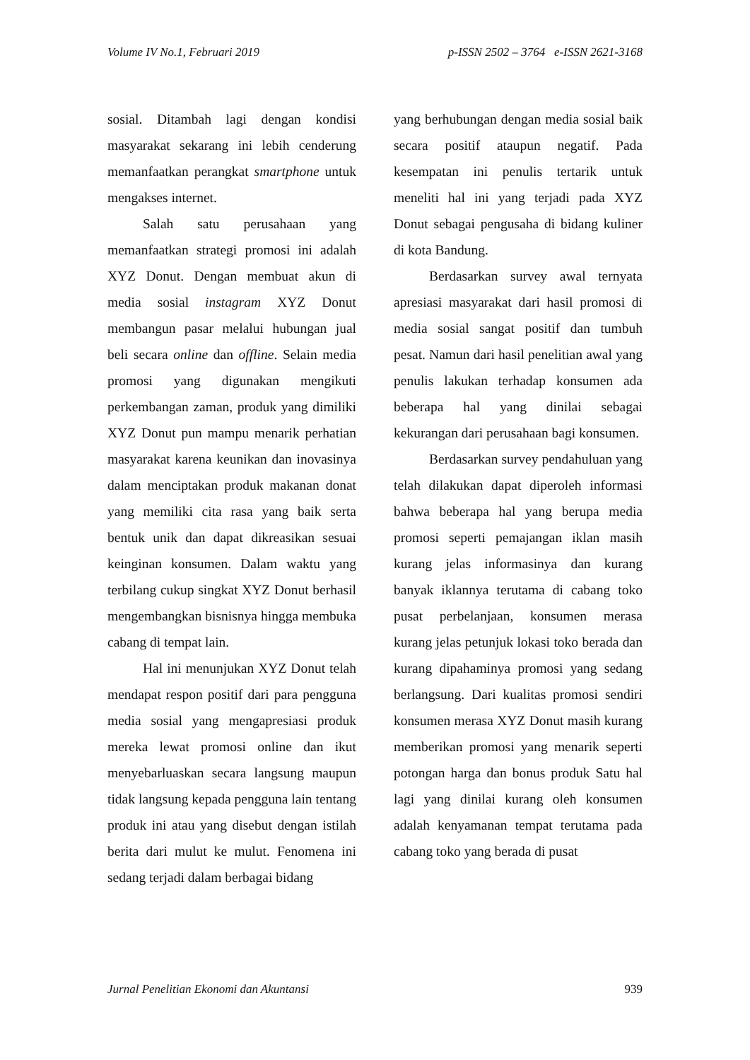Volume IV No.1, Februari 2019 p-ISSN 2502 – 3764 e-ISSN 2621-3168
sosial. Ditambah lagi dengan kondisi masyarakat sekarang ini lebih cenderung memanfaatkan perangkat smartphone untuk mengakses internet.
Salah satu perusahaan yang memanfaatkan strategi promosi ini adalah XYZ Donut. Dengan membuat akun di media sosial instagram XYZ Donut membangun pasar melalui hubungan jual beli secara online dan offline. Selain media promosi yang digunakan mengikuti perkembangan zaman, produk yang dimiliki XYZ Donut pun mampu menarik perhatian masyarakat karena keunikan dan inovasinya dalam menciptakan produk makanan donat yang memiliki cita rasa yang baik serta bentuk unik dan dapat dikreasikan sesuai keinginan konsumen. Dalam waktu yang terbilang cukup singkat XYZ Donut berhasil mengembangkan bisnisnya hingga membuka cabang di tempat lain.
Hal ini menunjukan XYZ Donut telah mendapat respon positif dari para pengguna media sosial yang mengapresiasi produk mereka lewat promosi online dan ikut menyebarluaskan secara langsung maupun tidak langsung kepada pengguna lain tentang produk ini atau yang disebut dengan istilah berita dari mulut ke mulut. Fenomena ini sedang terjadi dalam berbagai bidang
yang berhubungan dengan media sosial baik secara positif ataupun negatif. Pada kesempatan ini penulis tertarik untuk meneliti hal ini yang terjadi pada XYZ Donut sebagai pengusaha di bidang kuliner di kota Bandung.
Berdasarkan survey awal ternyata apresiasi masyarakat dari hasil promosi di media sosial sangat positif dan tumbuh pesat. Namun dari hasil penelitian awal yang penulis lakukan terhadap konsumen ada beberapa hal yang dinilai sebagai kekurangan dari perusahaan bagi konsumen.
Berdasarkan survey pendahuluan yang telah dilakukan dapat diperoleh informasi bahwa beberapa hal yang berupa media promosi seperti pemajangan iklan masih kurang jelas informasinya dan kurang banyak iklannya terutama di cabang toko pusat perbelanjaan, konsumen merasa kurang jelas petunjuk lokasi toko berada dan kurang dipahaminya promosi yang sedang berlangsung. Dari kualitas promosi sendiri konsumen merasa XYZ Donut masih kurang memberikan promosi yang menarik seperti potongan harga dan bonus produk Satu hal lagi yang dinilai kurang oleh konsumen adalah kenyamanan tempat terutama pada cabang toko yang berada di pusat
Jurnal Penelitian Ekonomi dan Akuntansi 939